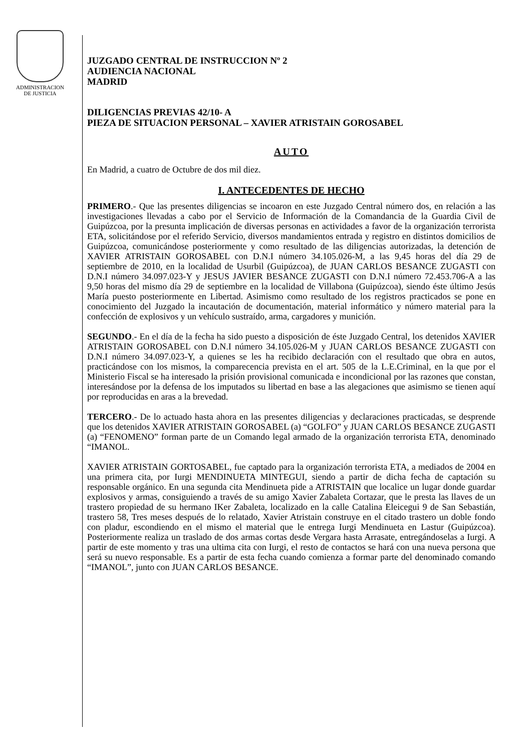ADMINISTRACION
DE JUSTICIA
JUZGADO CENTRAL DE INSTRUCCION Nº 2
AUDIENCIA NACIONAL
MADRID
DILIGENCIAS PREVIAS 42/10- A
PIEZA DE SITUACION PERSONAL – XAVIER ATRISTAIN GOROSABEL
AUTO
En Madrid, a cuatro de Octubre de dos mil diez.
I. ANTECEDENTES DE HECHO
PRIMERO.- Que las presentes diligencias se incoaron en este Juzgado Central número dos, en relación a las investigaciones llevadas a cabo por el Servicio de Información de la Comandancia de la Guardia Civil de Guipúzcoa, por la presunta implicación de diversas personas en actividades a favor de la organización terrorista ETA, solicitándose por el referido Servicio, diversos mandamientos entrada y registro en distintos domicilios de Guipúzcoa, comunicándose posteriormente y como resultado de las diligencias autorizadas, la detención de XAVIER ATRISTAIN GOROSABEL con D.N.I número 34.105.026-M, a las 9,45 horas del día 29 de septiembre de 2010, en la localidad de Usurbil (Guipúzcoa), de JUAN CARLOS BESANCE ZUGASTI con D.N.I número 34.097.023-Y y JESUS JAVIER BESANCE ZUGASTI con D.N.I número 72.453.706-A a las 9,50 horas del mismo día 29 de septiembre en la localidad de Villabona (Guipúzcoa), siendo éste último Jesús María puesto posteriormente en Libertad. Asimismo como resultado de los registros practicados se pone en conocimiento del Juzgado la incautación de documentación, material informático y número material para la confección de explosivos y un vehículo sustraído, arma, cargadores y munición.
SEGUNDO.- En el día de la fecha ha sido puesto a disposición de éste Juzgado Central, los detenidos XAVIER ATRISTAIN GOROSABEL con D.N.I número 34.105.026-M y JUAN CARLOS BESANCE ZUGASTI con D.N.I número 34.097.023-Y, a quienes se les ha recibido declaración con el resultado que obra en autos, practicándose con los mismos, la comparecencia prevista en el art. 505 de la L.E.Criminal, en la que por el Ministerio Fiscal se ha interesado la prisión provisional comunicada e incondicional por las razones que constan, interesándose por la defensa de los imputados su libertad en base a las alegaciones que asimismo se tienen aquí por reproducidas en aras a la brevedad.
TERCERO.- De lo actuado hasta ahora en las presentes diligencias y declaraciones practicadas, se desprende que los detenidos XAVIER ATRISTAIN GOROSABEL (a) “GOLFO” y JUAN CARLOS BESANCE ZUGASTI (a) “FENOMENO” forman parte de un Comando legal armado de la organización terrorista ETA, denominado “IMANOL.
XAVIER ATRISTAIN GORTOSABEL, fue captado para la organización terrorista ETA, a mediados de 2004 en una primera cita, por Iurgi MENDINUETA MINTEGUI, siendo a partir de dicha fecha de captación su responsable orgánico. En una segunda cita Mendinueta pide a ATRISTAIN que localice un lugar donde guardar explosivos y armas, consiguiendo a través de su amigo Xavier Zabaleta Cortazar, que le presta las llaves de un trastero propiedad de su hermano IKer Zabaleta, localizado en la calle Catalina Eleicegui 9 de San Sebastián, trastero 58, Tres meses después de lo relatado, Xavier Atristain construye en el citado trastero un doble fondo con pladur, escondiendo en el mismo el material que le entrega Iurgi Mendinueta en Lastur (Guipúzcoa). Posteriormente realiza un traslado de dos armas cortas desde Vergara hasta Arrasate, entregándoselas a Iurgi. A partir de este momento y tras una ultima cita con Iurgi, el resto de contactos se hará con una nueva persona que será su nuevo responsable. Es a partir de esta fecha cuando comienza a formar parte del denominado comando “IMANOL”, junto con JUAN CARLOS BESANCE.